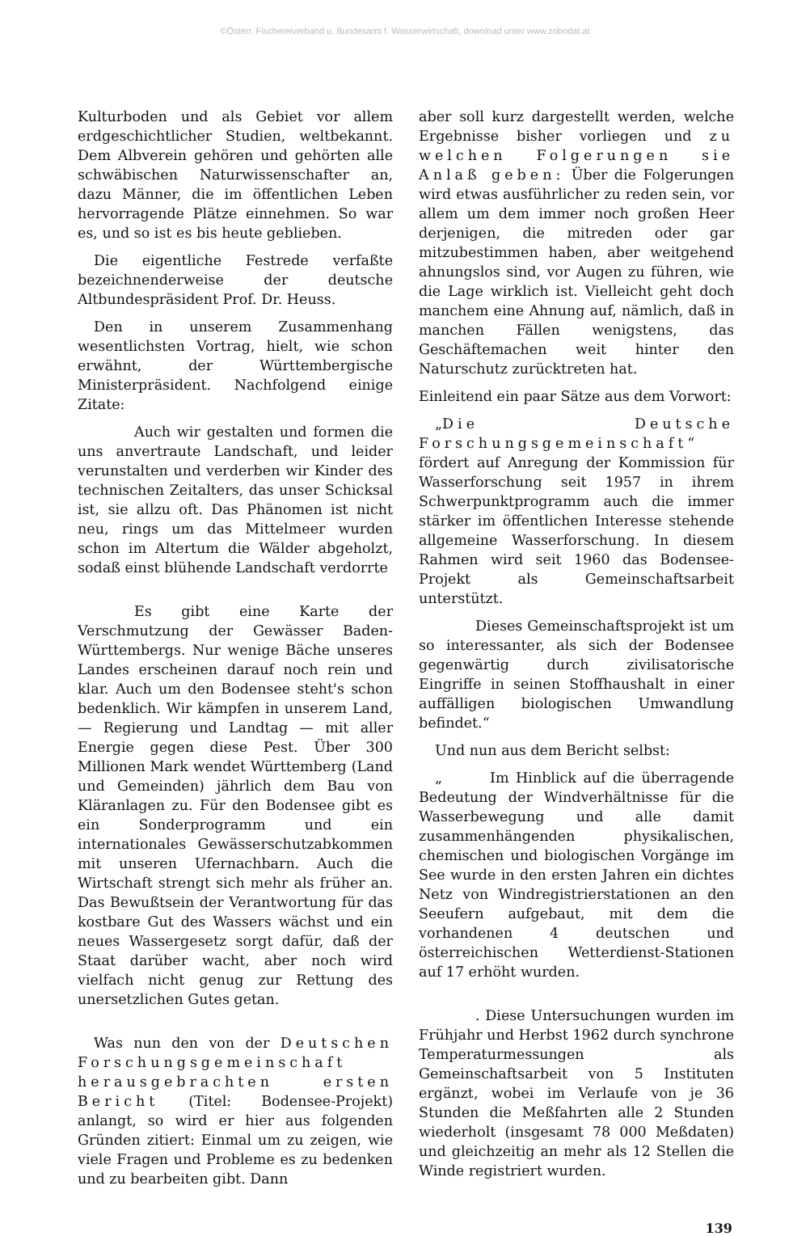©Österr. Fischereiverband u. Bundesamt f. Wasserwirtschaft, download unter www.zobodat.at
Kulturboden und als Gebiet vor allem erdgeschichtlicher Studien, weltbekannt. Dem Albverein gehören und gehörten alle schwäbischen Naturwissenschafter an, dazu Männer, die im öffentlichen Leben hervorragende Plätze einnehmen. So war es, und so ist es bis heute geblieben.
Die eigentliche Festrede verfaßte bezeichnenderweise der deutsche Altbundespräsident Prof. Dr. Heuss.
Den in unserem Zusammenhang wesentlichsten Vortrag, hielt, wie schon erwähnt, der Württembergische Ministerpräsident. Nachfolgend einige Zitate:
Auch wir gestalten und formen die uns anvertraute Landschaft, und leider verunstalten und verderben wir Kinder des technischen Zeitalters, das unser Schicksal ist, sie allzu oft. Das Phänomen ist nicht neu, rings um das Mittelmeer wurden schon im Altertum die Wälder abgeholzt, sodaß einst blühende Landschaft verdorrte
Es gibt eine Karte der Verschmutzung der Gewässer Baden-Württembergs. Nur wenige Bäche unseres Landes erscheinen darauf noch rein und klar. Auch um den Bodensee steht's schon bedenklich. Wir kämpfen in unserem Land, — Regierung und Landtag — mit aller Energie gegen diese Pest. Über 300 Millionen Mark wendet Württemberg (Land und Gemeinden) jährlich dem Bau von Kläranlagen zu. Für den Bodensee gibt es ein Sonderprogramm und ein internationales Gewässerschutzabkommen mit unseren Ufernachbarn. Auch die Wirtschaft strengt sich mehr als früher an. Das Bewußtsein der Verantwortung für das kostbare Gut des Wassers wächst und ein neues Wassergesetz sorgt dafür, daß der Staat darüber wacht, aber noch wird vielfach nicht genug zur Rettung des unersetzlichen Gutes getan.
Was nun den von der Deutschen Forschungsgemeinschaft herausgebrachten ersten Bericht (Titel: Bodensee-Projekt) anlangt, so wird er hier aus folgenden Gründen zitiert: Einmal um zu zeigen, wie viele Fragen und Probleme es zu bedenken und zu bearbeiten gibt. Dann
aber soll kurz dargestellt werden, welche Ergebnisse bisher vorliegen und zu welchen Folgerungen sie Anlaß geben: Über die Folgerungen wird etwas ausführlicher zu reden sein, vor allem um dem immer noch großen Heer derjenigen, die mitreden oder gar mitzubestimmen haben, aber weitgehend ahnungslos sind, vor Augen zu führen, wie die Lage wirklich ist. Vielleicht geht doch manchem eine Ahnung auf, nämlich, daß in manchen Fällen wenigstens, das Geschäftemachen weit hinter den Naturschutz zurücktreten hat.
Einleitend ein paar Sätze aus dem Vorwort:
„Die Deutsche Forschungsgemeinschaft“ fördert auf Anregung der Kommission für Wasserforschung seit 1957 in ihrem Schwerpunktprogramm auch die immer stärker im öffentlichen Interesse stehende allgemeine Wasserforschung. In diesem Rahmen wird seit 1960 das Bodensee-Projekt als Gemeinschaftsarbeit unterstützt.
Dieses Gemeinschaftsprojekt ist um so interessanter, als sich der Bodensee gegenwärtig durch zivilisatorische Eingriffe in seinen Stoffhaushalt in einer auffälligen biologischen Umwandlung befindet.“
Und nun aus dem Bericht selbst:
„ Im Hinblick auf die überragende Bedeutung der Windverhältnisse für die Wasserbewegung und alle damit zusammenhängenden physikalischen, chemischen und biologischen Vorgänge im See wurde in den ersten Jahren ein dichtes Netz von Windregistrierstationen an den Seeufern aufgebaut, mit dem die vorhandenen 4 deutschen und österreichischen Wetterdienst-Stationen auf 17 erhöht wurden.
. Diese Untersuchungen wurden im Frühjahr und Herbst 1962 durch synchrone Temperaturmessungen als Gemeinschaftsarbeit von 5 Instituten ergänzt, wobei im Verlaufe von je 36 Stunden die Meßfahrten alle 2 Stunden wiederholt (insgesamt 78 000 Meßdaten) und gleichzeitig an mehr als 12 Stellen die Winde registriert wurden.
139